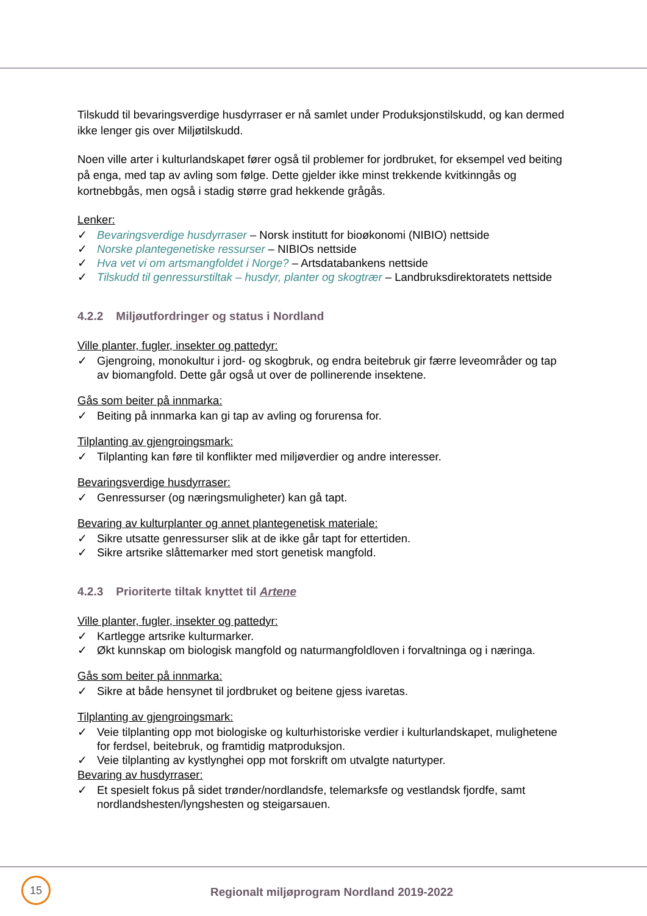Tilskudd til bevaringsverdige husdyrraser er nå samlet under Produksjonstilskudd, og kan dermed ikke lenger gis over Miljøtilskudd.
Noen ville arter i kulturlandskapet fører også til problemer for jordbruket, for eksempel ved beiting på enga, med tap av avling som følge. Dette gjelder ikke minst trekkende kvitkinngås og kortnebbgås, men også i stadig større grad hekkende grågås.
Lenker:
✓ Bevaringsverdige husdyrraser – Norsk institutt for bioøkonomi (NIBIO) nettside
✓ Norske plantegenetiske ressurser – NIBIOs nettside
✓ Hva vet vi om artsmangfoldet i Norge? – Artsdatabankens nettside
✓ Tilskudd til genressurstiltak – husdyr, planter og skogtrær – Landbruksdirektoratets nettside
4.2.2 Miljøutfordringer og status i Nordland
Ville planter, fugler, insekter og pattedyr:
✓ Gjengroing, monokultur i jord- og skogbruk, og endra beitebruk gir færre leveområder og tap av biomangfold. Dette går også ut over de pollinerende insektene.
Gås som beiter på innmarka:
✓ Beiting på innmarka kan gi tap av avling og forurensa for.
Tilplanting av gjengroingsmark:
✓ Tilplanting kan føre til konflikter med miljøverdier og andre interesser.
Bevaringsverdige husdyrraser:
✓ Genressurser (og næringsmuligheter) kan gå tapt.
Bevaring av kulturplanter og annet plantegenetisk materiale:
✓ Sikre utsatte genressurser slik at de ikke går tapt for ettertiden.
✓ Sikre artsrike slåttemarker med stort genetisk mangfold.
4.2.3 Prioriterte tiltak knyttet til Artene
Ville planter, fugler, insekter og pattedyr:
✓ Kartlegge artsrike kulturmarker.
✓ Økt kunnskap om biologisk mangfold og naturmangfoldloven i forvaltninga og i næringa.
Gås som beiter på innmarka:
✓ Sikre at både hensynet til jordbruket og beitene gjess ivaretas.
Tilplanting av gjengroingsmark:
✓ Veie tilplanting opp mot biologiske og kulturhistoriske verdier i kulturlandskapet, mulighetene for ferdsel, beitebruk, og framtidig matproduksjon.
✓ Veie tilplanting av kystlynghei opp mot forskrift om utvalgte naturtyper.
Bevaring av husdyrraser:
✓ Et spesielt fokus på sidet trønder/nordlandsfe, telemarksfe og vestlandsk fjordfe, samt nordlandshesten/lyngshesten og steigarsauen.
15
Regionalt miljøprogram Nordland 2019-2022